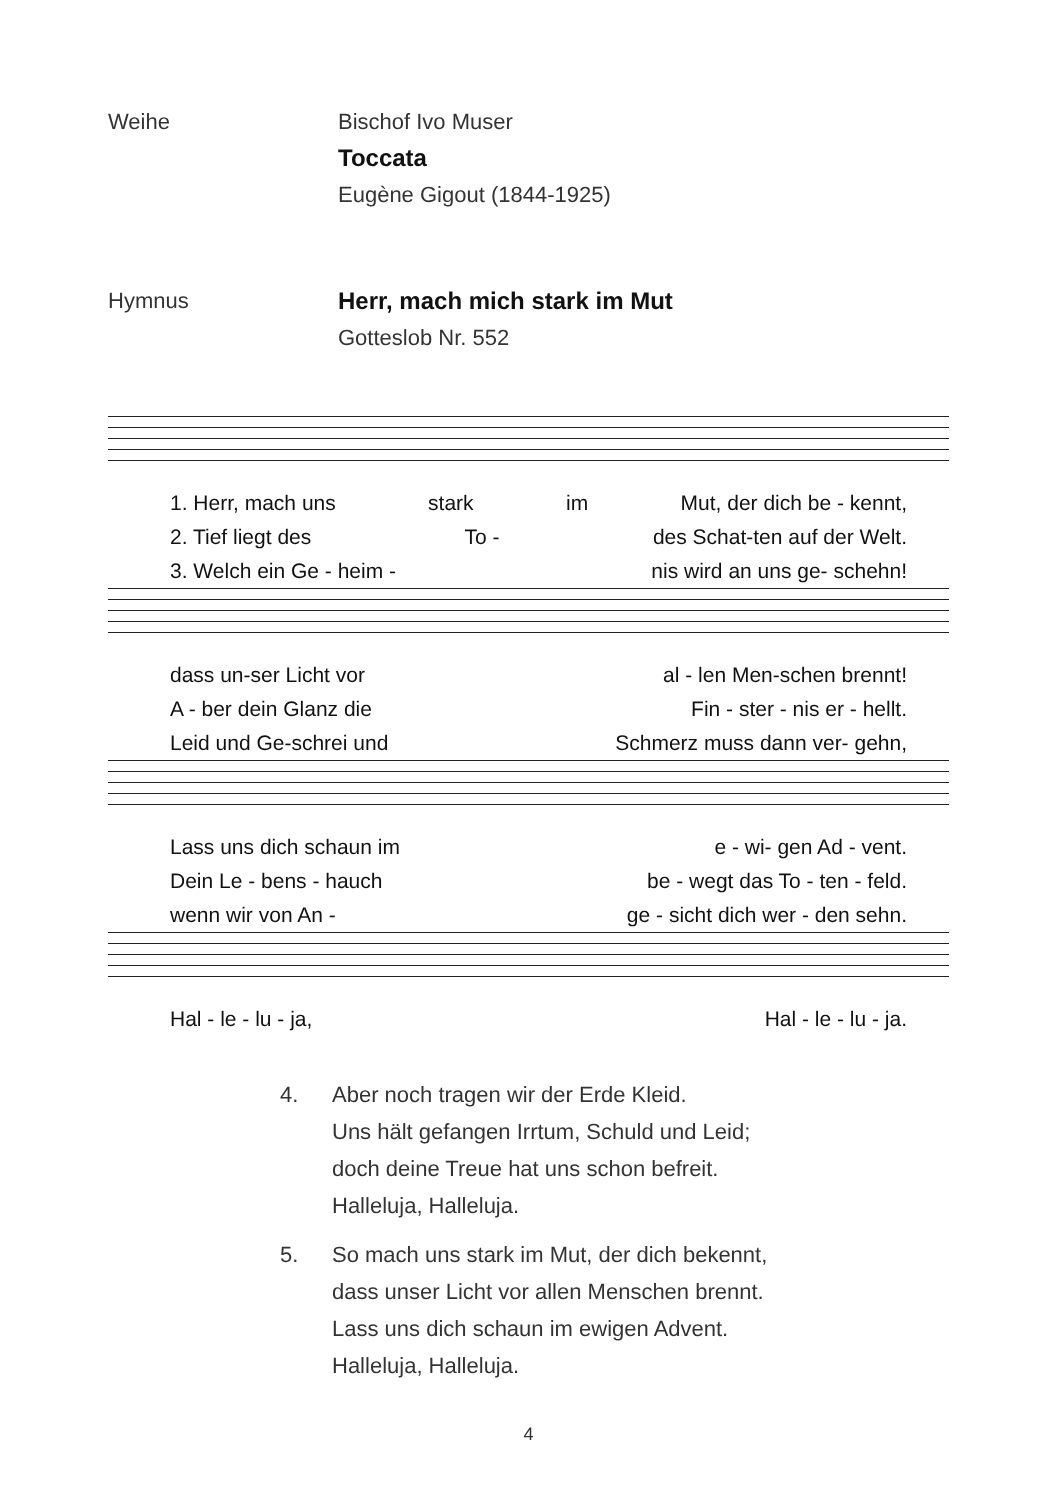Weihe Bischof Ivo Muser
Toccata
Eugène Gigout (1844-1925)
Hymnus Herr, mach mich stark im Mut
Gotteslob Nr. 552
1. Herr, mach uns stark im Mut, der dich be - kennt,
2. Tief liegt des To - des Schat-ten auf der Welt.
3. Welch ein Ge - heim - nis wird an uns ge- schehn!
dass un-ser Licht vor al - len Men-schen brennt!
A - ber dein Glanz die Fin - ster - nis er - hellt.
Leid und Ge-schrei und Schmerz muss dann ver- gehn,
Lass uns dich schaun im e - wi- gen Ad - vent.
Dein Le - bens - hauch be - wegt das To - ten - feld.
wenn wir von An - ge - sicht dich wer - den sehn.
Hal - le - lu - ja, Hal - le - lu - ja.
4. Aber noch tragen wir der Erde Kleid.
Uns hält gefangen Irrtum, Schuld und Leid;
doch deine Treue hat uns schon befreit.
Halleluja, Halleluja.
5. So mach uns stark im Mut, der dich bekennt,
dass unser Licht vor allen Menschen brennt.
Lass uns dich schaun im ewigen Advent.
Halleluja, Halleluja.
4